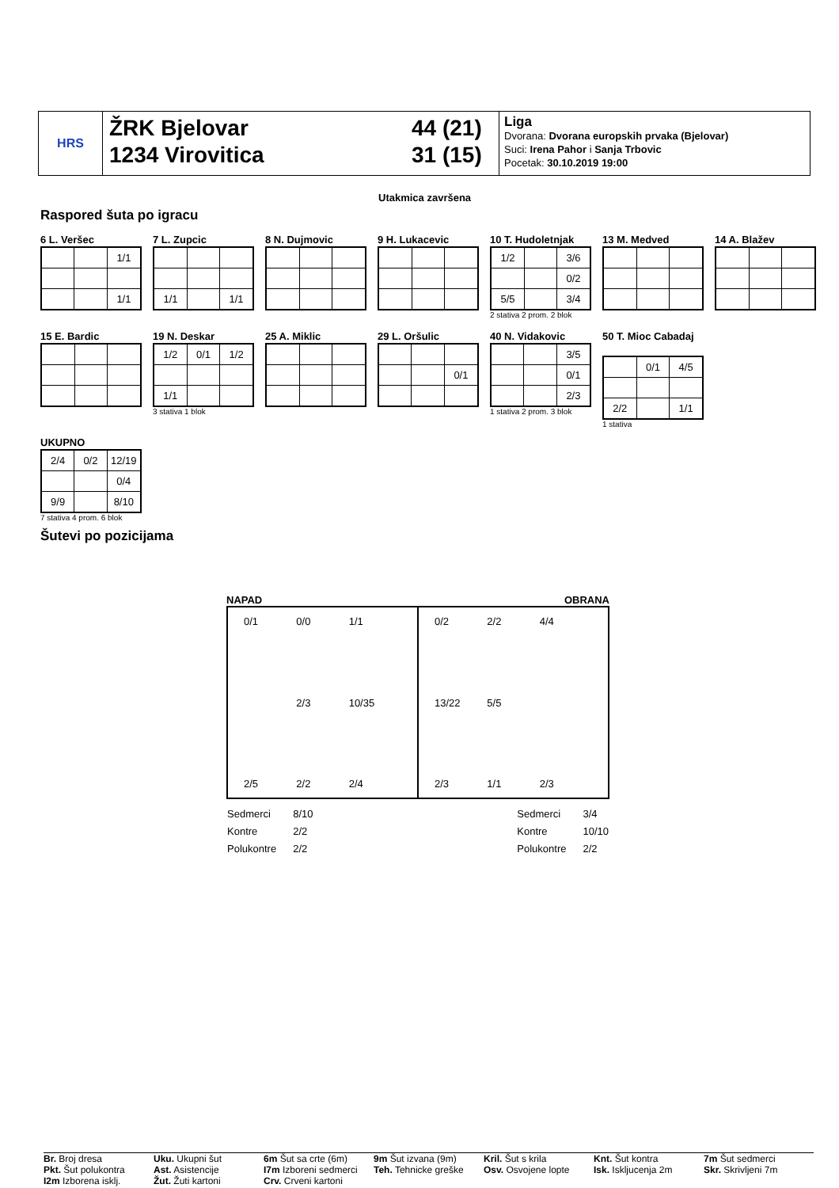HRS
ŽRK Bjelovar
1234 Virovitica
44 (21)
31 (15)
Liga
Dvorana: Dvorana europskih prvaka (Bjelovar)
Suci: Irena Pahor i Sanja Trbovic
Pocetak: 30.10.2019 19:00
Utakmica završena
Raspored šuta po igracu
6 L. Veršec
| | | 1/1 |
| | | 1/1 |
7 L. Zupcic
| 1/1 | | 1/1 |
8 N. Dujmovic
9 H. Lukacevic
10 T. Hudoletnjak
| 1/2 | | 3/6 |
| | | 0/2 |
| 5/5 | | 3/4 |
2 stativa 2 prom. 2 blok
13 M. Medved
14 A. Blažev
15 E. Bardic
19 N. Deskar
| 1/2 | 0/1 | 1/2 |
| 1/1 | | |
3 stativa 1 blok
25 A. Miklic
29 L. Oršulic
| | | 0/1 |
40 N. Vidakovic
| | | 3/5 |
| | | 0/1 |
| | | 2/3 |
1 stativa 2 prom. 3 blok
50 T. Mioc Cabadaj
| | 0/1 | 4/5 |
| 2/2 | | 1/1 |
1 stativa
UKUPNO
| 2/4 | 0/2 | 12/19 |
| | | 0/4 |
| 9/9 | | 8/10 |
7 stativa 4 prom. 6 blok
Šutevi po pozicijama
NAPAD OBRANA
0/1 0/0 1/1 2/3 10/35 2/5 2/2 2/4
0/2 2/2 4/4 13/22 5/5 2/3 1/1 2/3
| Sedmerci | 8/10 |
| Kontre | 2/2 |
| Polukontre | 2/2 |
| Sedmerci | 3/4 |
| Kontre | 10/10 |
| Polukontre | 2/2 |
Br. Broj dresa
Pkt. Šut polukontra
I2m Izborena isklj.
Uku. Ukupni šut
Ast. Asistencije
Žut. Žuti kartoni
6m Šut sa crte (6m)
I7m Izboreni sedmerci
Crv. Crveni kartoni
9m Šut izvana (9m)
Teh. Tehnicke greške
Kril. Šut s krila
Osv. Osvojene lopte
Knt. Šut kontra
Isk. Iskljucenja 2m
7m Šut sedmerci
Skr. Skrivljeni 7m